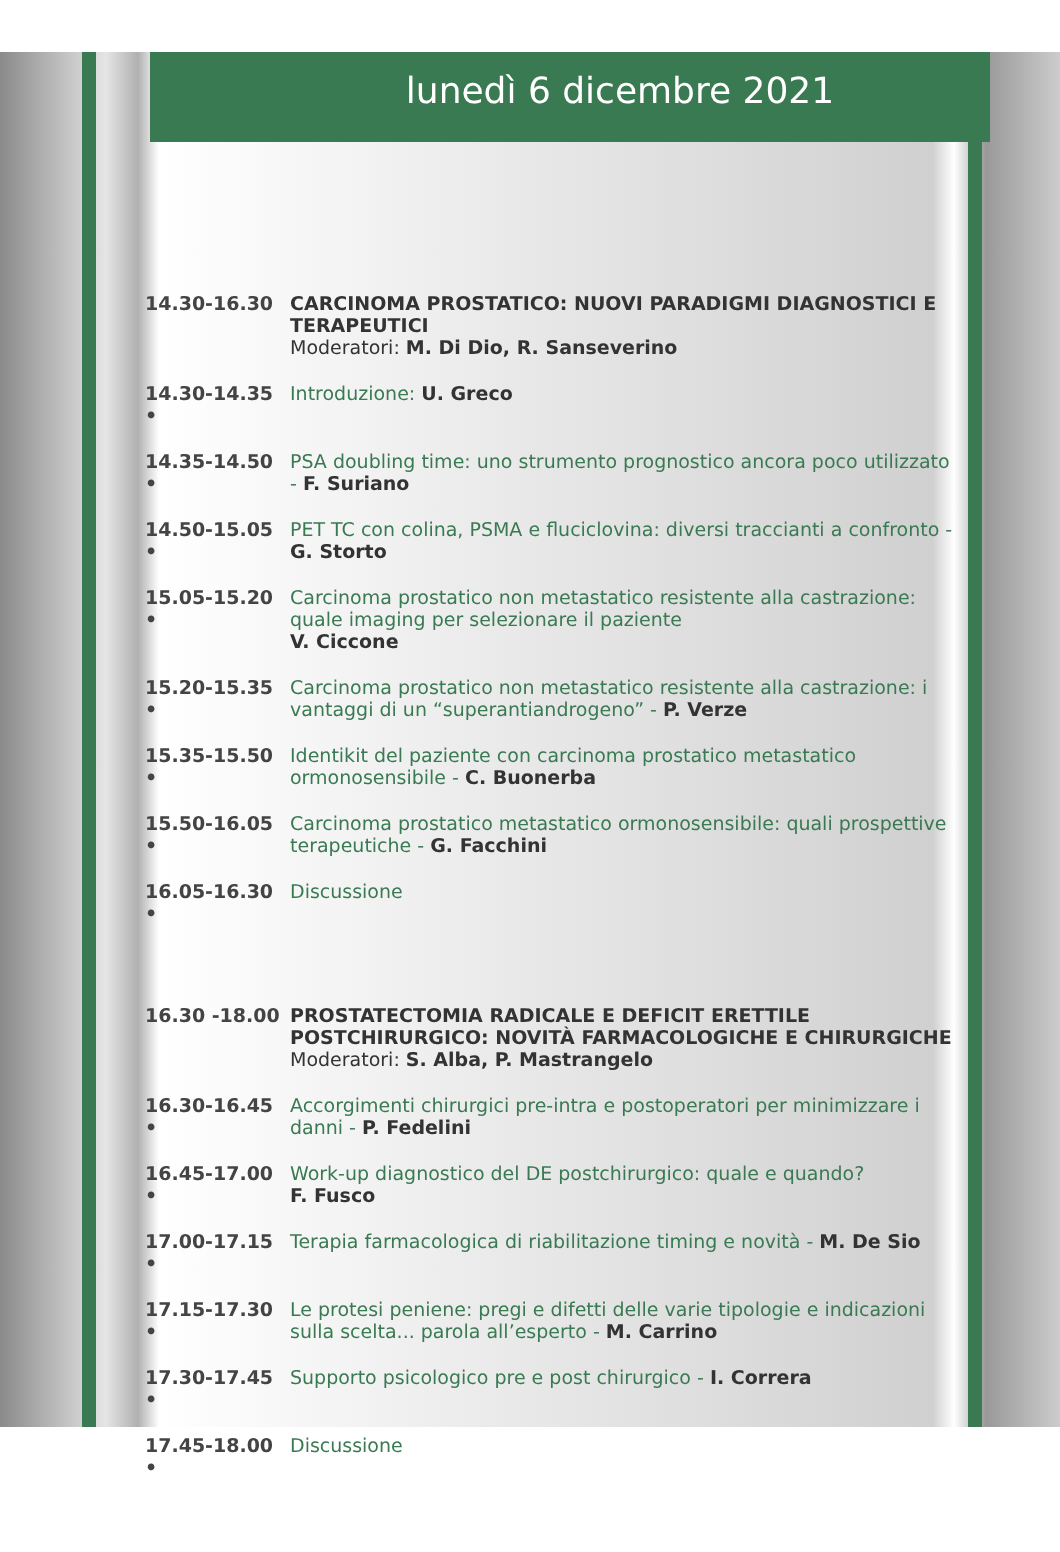lunedì 6 dicembre 2021
14.30-16.30 CARCINOMA PROSTATICO: NUOVI PARADIGMI DIAGNOSTICI E TERAPEUTICI
Moderatori: M. Di Dio, R. Sanseverino
14.30-14.35 •
Introduzione: U. Greco
14.35-14.50 •
PSA doubling time: uno strumento prognostico ancora poco utilizzato - F. Suriano
14.50-15.05 •
PET TC con colina, PSMA e fluciclovina: diversi traccianti a confronto - G. Storto
15.05-15.20 •
Carcinoma prostatico non metastatico resistente alla castrazione: quale imaging per selezionare il paziente
V. Ciccone
15.20-15.35 •
Carcinoma prostatico non metastatico resistente alla castrazione: i vantaggi di un “superantiandrogeno” - P. Verze
15.35-15.50 •
Identikit del paziente con carcinoma prostatico metastatico ormonosensibile - C. Buonerba
15.50-16.05 •
Carcinoma prostatico metastatico ormonosensibile: quali prospettive terapeutiche - G. Facchini
16.05-16.30 •
Discussione
16.30 -18.00 PROSTATECTOMIA RADICALE E DEFICIT ERETTILE POSTCHIRURGICO: NOVITÀ FARMACOLOGICHE E CHIRURGICHE
Moderatori: S. Alba, P. Mastrangelo
16.30-16.45 •
Accorgimenti chirurgici pre-intra e postoperatori per minimizzare i danni - P. Fedelini
16.45-17.00 •
Work-up diagnostico del DE postchirurgico: quale e quando?
F. Fusco
17.00-17.15 •
Terapia farmacologica di riabilitazione timing e novità - M. De Sio
17.15-17.30 •
Le protesi peniene: pregi e difetti delle varie tipologie e indicazioni sulla scelta... parola all’esperto - M. Carrino
17.30-17.45 •
Supporto psicologico pre e post chirurgico - I. Correra
17.45-18.00 •
Discussione